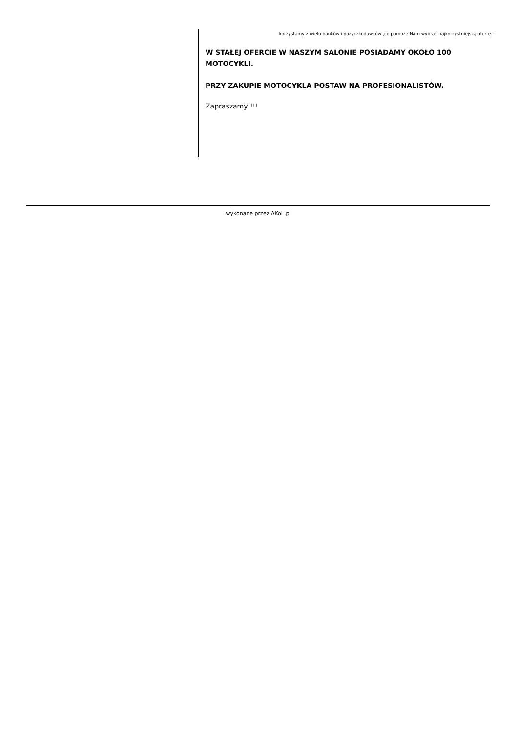korzystamy z wielu banków i pożyczkodawców ,co pomoże Nam wybrać najkorzystniejszą ofertę..
W STAŁEJ OFERCIE W NASZYM SALONIE POSIADAMY OKOŁO 100 MOTOCYKLI.
PRZY ZAKUPIE MOTOCYKLA POSTAW NA PROFESIONALISTÓW.
Zapraszamy !!!
wykonane przez AKoL.pl